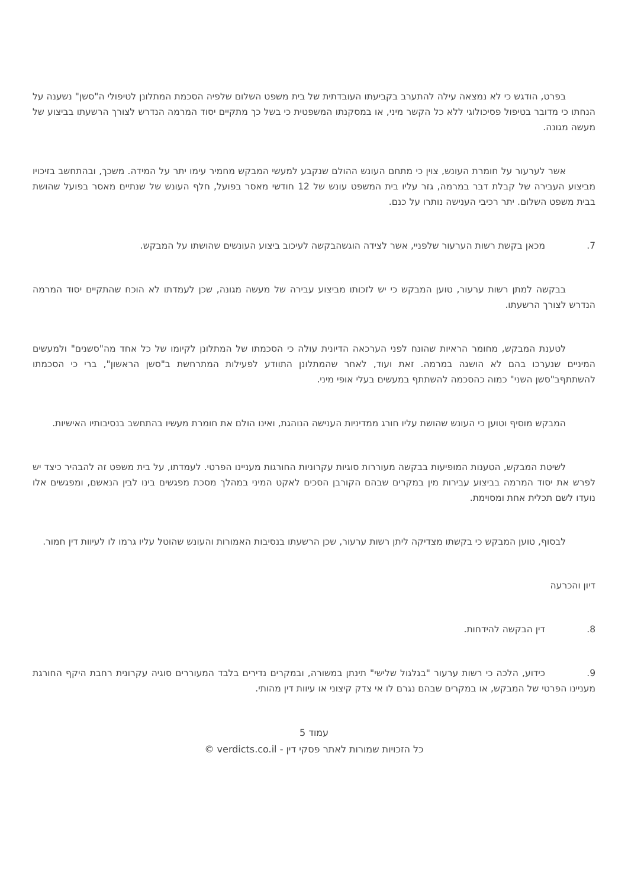בפרט, הודגש כי לא נמצאה עילה להתערב בקביעתו העובדתית של בית משפט השלום שלפיה הסכמת המתלונן לטיפולי ה"סשן" נשענה על הנחתו כי מדובר בטיפול פסיכולוגי ללא כל הקשר מיני, או במסקנתו המשפטית כי בשל כך מתקיים יסוד המרמה הנדרש לצורך הרשעתו בביצוע של מעשה מגונה.
אשר לערעור על חומרת העונש, צוין כי מתחם העונש ההולם שנקבע למעשי המבקש מחמיר עימו יתר על המידה. משכך, ובהתחשב בזיכויו מביצוע העבירה של קבלת דבר במרמה, גזר עליו בית המשפט עונש של 12 חודשי מאסר בפועל, חלף העונש של שנתיים מאסר בפועל שהושת בבית משפט השלום. יתר רכיבי הענישה נותרו על כנם.
7. מכאן בקשת רשות הערעור שלפניי, אשר לצידה הוגשהבקשה לעיכוב ביצוע העונשים שהושתו על המבקש.
בבקשה למתן רשות ערעור, טוען המבקש כי יש לזכותו מביצוע עבירה של מעשה מגונה, שכן לעמדתו לא הוכח שהתקיים יסוד המרמה הנדרש לצורך הרשעתו.
לטענת המבקש, מחומר הראיות שהונח לפני הערכאה הדיונית עולה כי הסכמתו של המתלונן לקיומו של כל אחד מה"סשנים" ולמעשים המיניים שנערכו בהם לא הושגה במרמה. זאת ועוד, לאחר שהמתלונן התוודע לפעילות המתרחשת ב"סשן הראשון", ברי כי הסכמתו להשתתףב"סשן השני" כמוה כהסכמה להשתתף במעשים בעלי אופי מיני.
המבקש מוסיף וטוען כי העונש שהושת עליו חורג ממדיניות הענישה הנוהגת, ואינו הולם את חומרת מעשיו בהתחשב בנסיבותיו האישיות.
לשיטת המבקש, הטענות המופיעות בבקשה מעוררות סוגיות עקרוניות החורגות מעניינו הפרטי. לעמדתו, על בית משפט זה להבהיר כיצד יש לפרש את יסוד המרמה בביצוע עבירות מין במקרים שבהם הקורבן הסכים לאקט המיני במהלך מסכת מפגשים בינו לבין הנאשם, ומפגשים אלו נועדו לשם תכלית אחת ומסוימת.
לבסוף, טוען המבקש כי בקשתו מצדיקה ליתן רשות ערעור, שכן הרשעתו בנסיבות האמורות והעונש שהוטל עליו גרמו לו לעיוות דין חמור.
דיון והכרעה
8. דין הבקשה להידחות.
9. כידוע, הלכה כי רשות ערעור "בגלגול שלישי" תינתן במשורה, ובמקרים נדירים בלבד המעוררים סוגיה עקרונית רחבת היקף החורגת מעניינו הפרטי של המבקש, או במקרים שבהם נגרם לו אי צדק קיצוני או עיוות דין מהותי.
עמוד 5
כל הזכויות שמורות לאתר פסקי דין - verdicts.co.il ©